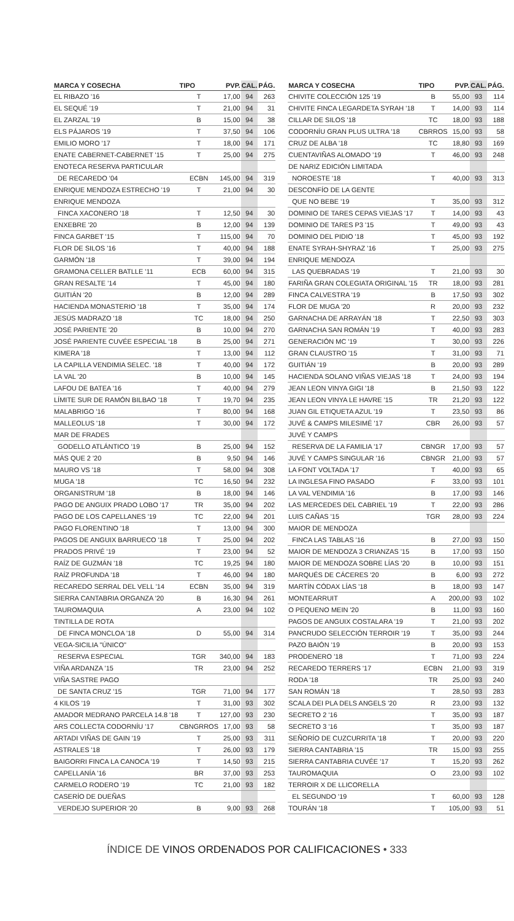| MARCA Y COSECHA | TIPO | PVP. | CAL. | PÁG. |
| --- | --- | --- | --- | --- |
| EL RIBAZO '16 | T | 17,00 | 94 | 263 |
| EL SEQUÉ '19 | T | 21,00 | 94 | 31 |
| EL ZARZAL '19 | B | 15,00 | 94 | 38 |
| ELS PÁJAROS '19 | T | 37,50 | 94 | 106 |
| EMILIO MORO '17 | T | 18,00 | 94 | 171 |
| ENATE CABERNET-CABERNET '15 | T | 25,00 | 94 | 275 |
| ENOTECA RESERVA PARTICULAR | | | | |
| DE RECAREDO '04 | ECBN | 145,00 | 94 | 319 |
| ENRIQUE MENDOZA ESTRECHO '19 | T | 21,00 | 94 | 30 |
| ENRIQUE MENDOZA | | | | |
| FINCA XACONERO '18 | T | 12,50 | 94 | 30 |
| ENXEBRE '20 | B | 12,00 | 94 | 139 |
| FINCA GARBET '15 | T | 115,00 | 94 | 70 |
| FLOR DE SILOS '16 | T | 40,00 | 94 | 188 |
| GARMÓN '18 | T | 39,00 | 94 | 194 |
| GRAMONA CELLER BATLLE '11 | ECB | 60,00 | 94 | 315 |
| GRAN RESALTE '14 | T | 45,00 | 94 | 180 |
| GUITIÁN '20 | B | 12,00 | 94 | 289 |
| HACIENDA MONASTERIO '18 | T | 35,00 | 94 | 174 |
| JESÚS MADRAZO '18 | TC | 18,00 | 94 | 250 |
| JOSÉ PARIENTE '20 | B | 10,00 | 94 | 270 |
| JOSÉ PARIENTE CUVÉE ESPECIAL '18 | B | 25,00 | 94 | 271 |
| KIMERA '18 | T | 13,00 | 94 | 112 |
| LA CAPILLA VENDIMIA SELEC. '18 | T | 40,00 | 94 | 172 |
| LA VAL '20 | B | 10,00 | 94 | 145 |
| LAFOU DE BATEA '16 | T | 40,00 | 94 | 279 |
| LÍMITE SUR DE RAMÓN BILBAO '18 | T | 19,70 | 94 | 235 |
| MALABRIGO '16 | T | 80,00 | 94 | 168 |
| MALLEOLUS '18 | T | 30,00 | 94 | 172 |
| MAR DE FRADES | | | | |
| GODELLO ATLÁNTICO '19 | B | 25,00 | 94 | 152 |
| MÁS QUE 2 '20 | B | 9,50 | 94 | 146 |
| MAURO VS '18 | T | 58,00 | 94 | 308 |
| MUGA '18 | TC | 16,50 | 94 | 232 |
| ORGANISTRUM '18 | B | 18,00 | 94 | 146 |
| PAGO DE ANGUIX PRADO LOBO '17 | TR | 35,00 | 94 | 202 |
| PAGO DE LOS CAPELLANES '19 | TC | 22,00 | 94 | 201 |
| PAGO FLORENTINO '18 | T | 13,00 | 94 | 300 |
| PAGOS DE ANGUIX BARRUECO '18 | T | 25,00 | 94 | 202 |
| PRADOS PRIVÉ '19 | T | 23,00 | 94 | 52 |
| RAÍZ DE GUZMÁN '18 | TC | 19,25 | 94 | 180 |
| RAÍZ PROFUNDA '18 | T | 46,00 | 94 | 180 |
| RECAREDO SERRAL DEL VELL '14 | ECBN | 35,00 | 94 | 319 |
| SIERRA CANTABRIA ORGANZA '20 | B | 16,30 | 94 | 261 |
| TAUROMAQUIA | A | 23,00 | 94 | 102 |
| TINTILLA DE ROTA | | | | |
| DE FINCA MONCLOA '18 | D | 55,00 | 94 | 314 |
| VEGA-SICILIA "ÚNICO" | | | | |
| RESERVA ESPECIAL | TGR | 340,00 | 94 | 183 |
| VIÑA ARDANZA '15 | TR | 23,00 | 94 | 252 |
| VIÑA SASTRE PAGO | | | | |
| DE SANTA CRUZ '15 | TGR | 71,00 | 94 | 177 |
| 4 KILOS '19 | T | 31,00 | 93 | 302 |
| AMADOR MEDRANO PARCELA 14.8 '18 | T | 127,00 | 93 | 230 |
| ARS COLLECTA CODORNÍU '17 | CBNGRROS | 17,00 | 93 | 58 |
| ARTADI VIÑAS DE GAIN '19 | T | 25,00 | 93 | 311 |
| ASTRALES '18 | T | 26,00 | 93 | 179 |
| BAIGORRI FINCA LA CANOCA '19 | T | 14,50 | 93 | 215 |
| CAPELLANÍA '16 | BR | 37,00 | 93 | 253 |
| CARMELO RODERO '19 | TC | 21,00 | 93 | 182 |
| CASERÍO DE DUEÑAS | | | | |
| VERDEJO SUPERIOR '20 | B | 9,00 | 93 | 268 |
| MARCA Y COSECHA | TIPO | PVP. | CAL. | PÁG. |
| --- | --- | --- | --- | --- |
| CHIVITE COLECCIÓN 125 '19 | B | 55,00 | 93 | 114 |
| CHIVITE FINCA LEGARDETA SYRAH '18 | T | 14,00 | 93 | 114 |
| CILLAR DE SILOS '18 | TC | 18,00 | 93 | 188 |
| CODORNÍU GRAN PLUS ULTRA '18 | CBRROS | 15,00 | 93 | 58 |
| CRUZ DE ALBA '18 | TC | 18,80 | 93 | 169 |
| CUENTAVIÑAS ALOMADO '19 | T | 46,00 | 93 | 248 |
| DE NARIZ EDICIÓN LIMITADA | | | | |
| NOROESTE '18 | T | 40,00 | 93 | 313 |
| DESCONFÍO DE LA GENTE | | | | |
| QUE NO BEBE '19 | T | 35,00 | 93 | 312 |
| DOMINIO DE TARES CEPAS VIEJAS '17 | T | 14,00 | 93 | 43 |
| DOMINIO DE TARES P3 '15 | T | 49,00 | 93 | 43 |
| DOMINIO DEL PIDIO '18 | T | 45,00 | 93 | 192 |
| ENATE SYRAH-SHYRAZ '16 | T | 25,00 | 93 | 275 |
| ENRIQUE MENDOZA | | | | |
| LAS QUEBRADAS '19 | T | 21,00 | 93 | 30 |
| FARIÑA GRAN COLEGIATA ORIGINAL '15 | TR | 18,00 | 93 | 281 |
| FINCA CALVESTRA '19 | B | 17,50 | 93 | 302 |
| FLOR DE MUGA '20 | R | 20,00 | 93 | 232 |
| GARNACHA DE ARRAYÁN '18 | T | 22,50 | 93 | 303 |
| GARNACHA SAN ROMÁN '19 | T | 40,00 | 93 | 283 |
| GENERACIÓN MC '19 | T | 30,00 | 93 | 226 |
| GRAN CLAUSTRO '15 | T | 31,00 | 93 | 71 |
| GUITIÁN '19 | B | 20,00 | 93 | 289 |
| HACIENDA SOLANO VIÑAS VIEJAS '18 | T | 24,00 | 93 | 194 |
| JEAN LEON VINYA GIGI '18 | B | 21,50 | 93 | 122 |
| JEAN LEON VINYA LE HAVRE '15 | TR | 21,20 | 93 | 122 |
| JUAN GIL ETIQUETA AZUL '19 | T | 23,50 | 93 | 86 |
| JUVÉ & CAMPS MILESIMÉ '17 | CBR | 26,00 | 93 | 57 |
| JUVÉ Y CAMPS | | | | |
| RESERVA DE LA FAMILIA '17 | CBNGR | 17,00 | 93 | 57 |
| JUVÉ Y CAMPS SINGULAR '16 | CBNGR | 21,00 | 93 | 57 |
| LA FONT VOLTADA '17 | T | 40,00 | 93 | 65 |
| LA INGLESA FINO PASADO | F | 33,00 | 93 | 101 |
| LA VAL VENDIMIA '16 | B | 17,00 | 93 | 146 |
| LAS MERCEDES DEL CABRIEL '19 | T | 22,00 | 93 | 286 |
| LUIS CAÑAS '15 | TGR | 28,00 | 93 | 224 |
| MAIOR DE MENDOZA | | | | |
| FINCA LAS TABLAS '16 | B | 27,00 | 93 | 150 |
| MAIOR DE MENDOZA 3 CRIANZAS '15 | B | 17,00 | 93 | 150 |
| MAIOR DE MENDOZA SOBRE LÍAS '20 | B | 10,00 | 93 | 151 |
| MARQUÉS DE CÁCERES '20 | B | 6,00 | 93 | 272 |
| MARTÍN CÓDAX LÍAS '18 | B | 18,00 | 93 | 147 |
| MONTEARRUIT | A | 200,00 | 93 | 102 |
| O PEQUENO MEIN '20 | B | 11,00 | 93 | 160 |
| PAGOS DE ANGUIX COSTALARA '19 | T | 21,00 | 93 | 202 |
| PANCRUDO SELECCIÓN TERROIR '19 | T | 35,00 | 93 | 244 |
| PAZO BAIÓN '19 | B | 20,00 | 93 | 153 |
| PRODENERO '18 | T | 71,00 | 93 | 224 |
| RECAREDO TERRERS '17 | ECBN | 21,00 | 93 | 319 |
| RODA '18 | TR | 25,00 | 93 | 240 |
| SAN ROMÁN '18 | T | 28,50 | 93 | 283 |
| SCALA DEI PLA DELS ANGELS '20 | R | 23,00 | 93 | 132 |
| SECRETO 2 '16 | T | 35,00 | 93 | 187 |
| SECRETO 3 '16 | T | 35,00 | 93 | 187 |
| SEÑORÍO DE CUZCURRITA '18 | T | 20,00 | 93 | 220 |
| SIERRA CANTABRIA '15 | TR | 15,00 | 93 | 255 |
| SIERRA CANTABRIA CUVÉE '17 | T | 15,20 | 93 | 262 |
| TAUROMAQUIA | O | 23,00 | 93 | 102 |
| TERROIR X DE LLICORELLA | | | | |
| EL SEGUNDO '19 | T | 60,00 | 93 | 128 |
| TOURÁN '18 | T | 105,00 | 93 | 51 |
ÍNDICE DE VINOS ORDENADOS POR CALIFICACIONES • 333